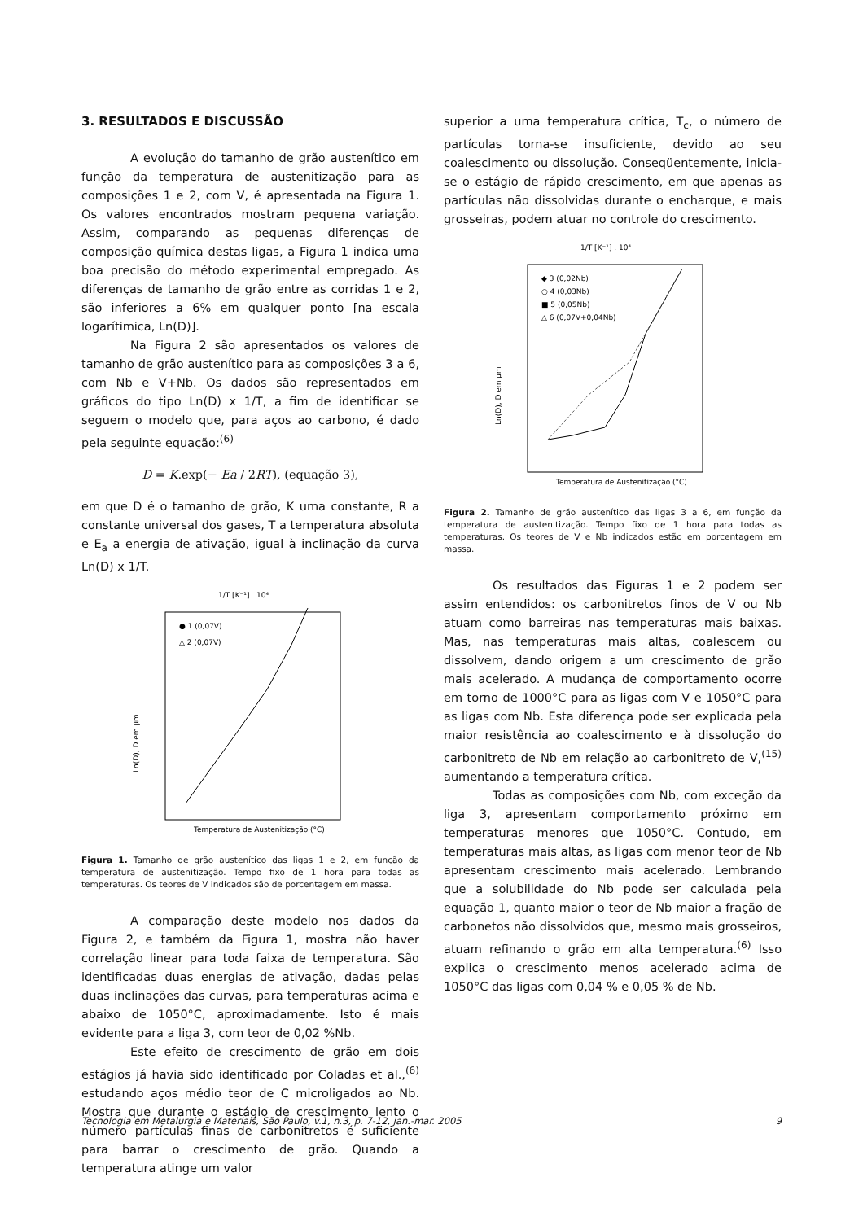3. RESULTADOS E DISCUSSÃO
A evolução do tamanho de grão austenítico em função da temperatura de austenitização para as composições 1 e 2, com V, é apresentada na Figura 1. Os valores encontrados mostram pequena variação. Assim, comparando as pequenas diferenças de composição química destas ligas, a Figura 1 indica uma boa precisão do método experimental empregado. As diferenças de tamanho de grão entre as corridas 1 e 2, são inferiores a 6% em qualquer ponto [na escala logarítimica, Ln(D)].
Na Figura 2 são apresentados os valores de tamanho de grão austenítico para as composições 3 a 6, com Nb e V+Nb. Os dados são representados em gráficos do tipo Ln(D) x 1/T, a fim de identificar se seguem o modelo que, para aços ao carbono, é dado pela seguinte equação:<sup>(6)</sup>
D = K.exp(− Ea / 2RT), (equação 3),
em que D é o tamanho de grão, K uma constante, R a constante universal dos gases, T a temperatura absoluta e E<sub>a</sub> a energia de ativação, igual à inclinação da curva Ln(D) x 1/T.
1/T [K⁻¹] . 10⁴
● 1 (0,07V)
△ 2 (0,07V)
Ln(D), D em µm
Temperatura de Austenitização (°C)
Figura 1. Tamanho de grão austenítico das ligas 1 e 2, em função da temperatura de austenitização. Tempo fixo de 1 hora para todas as temperaturas. Os teores de V indicados são de porcentagem em massa.
A comparação deste modelo nos dados da Figura 2, e também da Figura 1, mostra não haver correlação linear para toda faixa de temperatura. São identificadas duas energias de ativação, dadas pelas duas inclinações das curvas, para temperaturas acima e abaixo de 1050°C, aproximadamente. Isto é mais evidente para a liga 3, com teor de 0,02 %Nb.
Este efeito de crescimento de grão em dois estágios já havia sido identificado por Coladas et al.,<sup>(6)</sup> estudando aços médio teor de C microligados ao Nb. Mostra que durante o estágio de crescimento lento o número partículas finas de carbonitretos é suficiente para barrar o crescimento de grão. Quando a temperatura atinge um valor
superior a uma temperatura crítica, T<sub>c</sub>, o número de partículas torna-se insuficiente, devido ao seu coalescimento ou dissolução. Conseqüentemente, inicia-se o estágio de rápido crescimento, em que apenas as partículas não dissolvidas durante o encharque, e mais grosseiras, podem atuar no controle do crescimento.
1/T [K⁻¹] . 10⁴
◆ 3 (0,02Nb)
○ 4 (0,03Nb)
■ 5 (0,05Nb)
△ 6 (0,07V+0,04Nb)
Ln(D), D em µm
Temperatura de Austenitização (°C)
Figura 2. Tamanho de grão austenítico das ligas 3 a 6, em função da temperatura de austenitização. Tempo fixo de 1 hora para todas as temperaturas. Os teores de V e Nb indicados estão em porcentagem em massa.
Os resultados das Figuras 1 e 2 podem ser assim entendidos: os carbonitretos finos de V ou Nb atuam como barreiras nas temperaturas mais baixas. Mas, nas temperaturas mais altas, coalescem ou dissolvem, dando origem a um crescimento de grão mais acelerado. A mudança de comportamento ocorre em torno de 1000°C para as ligas com V e 1050°C para as ligas com Nb. Esta diferença pode ser explicada pela maior resistência ao coalescimento e à dissolução do carbonitreto de Nb em relação ao carbonitreto de V,<sup>(15)</sup> aumentando a temperatura crítica.
Todas as composições com Nb, com exceção da liga 3, apresentam comportamento próximo em temperaturas menores que 1050°C. Contudo, em temperaturas mais altas, as ligas com menor teor de Nb apresentam crescimento mais acelerado. Lembrando que a solubilidade do Nb pode ser calculada pela equação 1, quanto maior o teor de Nb maior a fração de carbonetos não dissolvidos que, mesmo mais grosseiros, atuam refinando o grão em alta temperatura.<sup>(6)</sup> Isso explica o crescimento menos acelerado acima de 1050°C das ligas com 0,04 % e 0,05 % de Nb.
Tecnologia em Metalurgia e Materiais, São Paulo, v.1, n.3, p. 7-12, jan.-mar. 2005 9